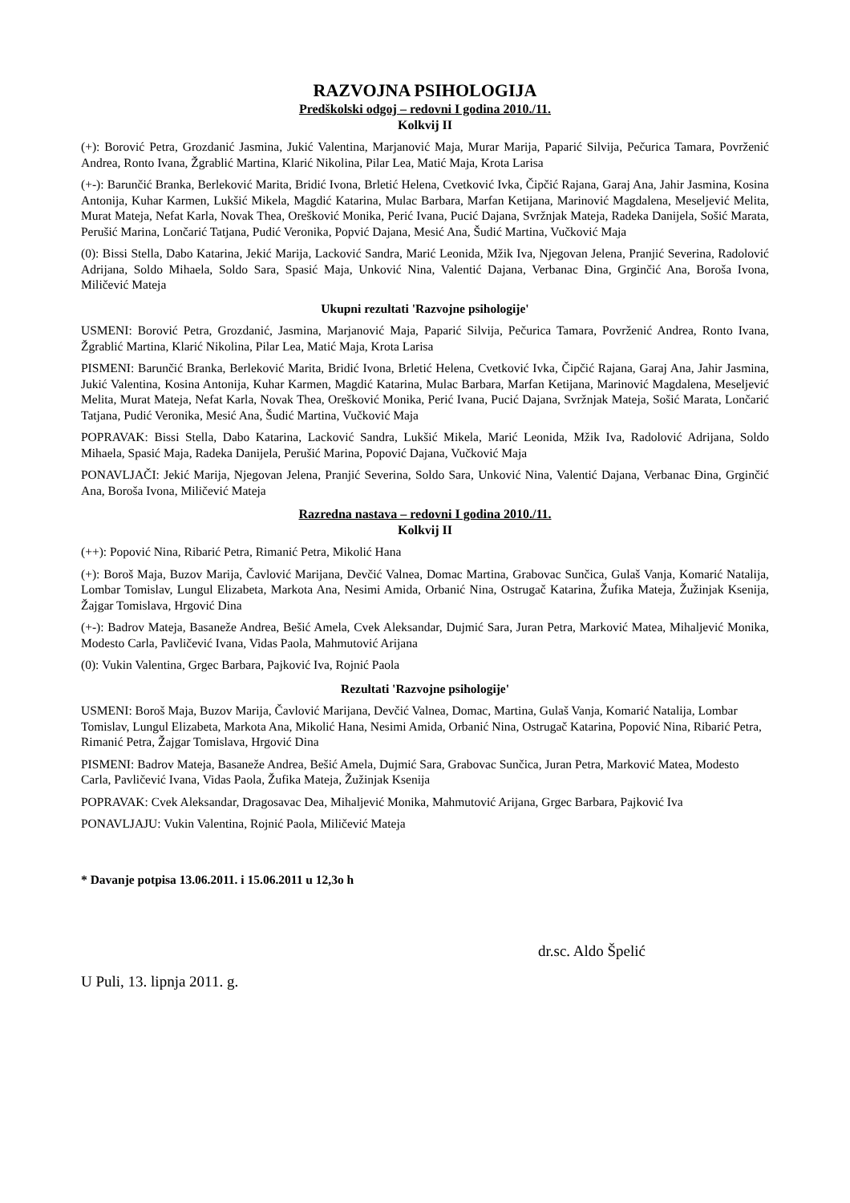RAZVOJNA PSIHOLOGIJA
Predškolski odgoj – redovni I godina 2010./11.
Kolkvij II
(+): Borović Petra, Grozdanić Jasmina, Jukić Valentina, Marjanović Maja, Murar Marija, Paparić Silvija, Pečurica Tamara, Povrženić Andrea, Ronto Ivana, Žgrablić Martina, Klarić Nikolina, Pilar Lea, Matić Maja, Krota Larisa
(+-): Barunčić Branka, Berleković Marita, Bridić Ivona, Brletić Helena, Cvetković Ivka, Čipčić Rajana, Garaj Ana, Jahir Jasmina, Kosina Antonija, Kuhar Karmen, Lukšić Mikela, Magdić Katarina, Mulac Barbara, Marfan Ketijana, Marinović Magdalena, Meseljević Melita, Murat Mateja, Nefat Karla, Novak Thea, Orešković Monika, Perić Ivana, Pucić Dajana, Svržnjak Mateja, Radeka Danijela, Sošić Marata, Perušić Marina, Lončarić Tatjana, Pudić Veronika, Popvić Dajana, Mesić Ana, Šudić Martina, Vučković Maja
(0): Bissi Stella, Dabo Katarina, Jekić Marija, Lacković Sandra, Marić Leonida, Mžik Iva, Njegovan Jelena, Pranjić Severina, Radolović Adrijana, Soldo Mihaela, Soldo Sara, Spasić Maja, Unković Nina, Valentić Dajana, Verbanac Đina, Grginčić Ana, Boroša Ivona, Miličević Mateja
Ukupni rezultati 'Razvojne psihologije'
USMENI: Borović Petra, Grozdanić, Jasmina, Marjanović Maja, Paparić Silvija, Pečurica Tamara, Povrženić Andrea, Ronto Ivana, Žgrablić Martina, Klarić Nikolina, Pilar Lea, Matić Maja, Krota Larisa
PISMENI: Barunčić Branka, Berleković Marita, Bridić Ivona, Brletić Helena, Cvetković Ivka, Čipčić Rajana, Garaj Ana, Jahir Jasmina, Jukić Valentina, Kosina Antonija, Kuhar Karmen, Magdić Katarina, Mulac Barbara, Marfan Ketijana, Marinović Magdalena, Meseljević Melita, Murat Mateja, Nefat Karla, Novak Thea, Orešković Monika, Perić Ivana, Pucić Dajana, Svržnjak Mateja, Sošić Marata, Lončarić Tatjana, Pudić Veronika, Mesić Ana, Šudić Martina, Vučković Maja
POPRAVAK: Bissi Stella, Dabo Katarina, Lacković Sandra, Lukšić Mikela, Marić Leonida, Mžik Iva, Radolović Adrijana, Soldo Mihaela, Spasić Maja, Radeka Danijela, Perušić Marina, Popović Dajana, Vučković Maja
PONAVLJAČI: Jekić Marija, Njegovan Jelena, Pranjić Severina, Soldo Sara, Unković Nina, Valentić Dajana, Verbanac Đina, Grginčić Ana, Boroša Ivona, Miličević Mateja
Razredna nastava – redovni I godina 2010./11.
Kolkvij II
(++): Popović Nina, Ribarić Petra, Rimanić Petra, Mikolić Hana
(+): Boroš Maja, Buzov Marija, Čavlović Marijana, Devčić Valnea, Domac Martina, Grabovac Sunčica, Gulaš Vanja, Komarić Natalija, Lombar Tomislav, Lungul Elizabeta, Markota Ana, Nesimi Amida, Orbanić Nina, Ostrugač Katarina, Žufika Mateja, Žužinjak Ksenija, Žajgar Tomislava, Hrgović Dina
(+-): Badrov Mateja, Basaneže Andrea, Bešić Amela, Cvek Aleksandar, Dujmić Sara, Juran Petra, Marković Matea, Mihaljević Monika, Modesto Carla, Pavličević Ivana, Vidas Paola, Mahmutović Arijana
(0): Vukin Valentina, Grgec Barbara, Pajković Iva, Rojnić Paola
Rezultati 'Razvojne psihologije'
USMENI: Boroš Maja, Buzov Marija, Čavlović Marijana, Devčić Valnea, Domac, Martina, Gulaš Vanja, Komarić Natalija, Lombar Tomislav, Lungul Elizabeta, Markota Ana, Mikolić Hana, Nesimi Amida, Orbanić Nina, Ostrugač Katarina, Popović Nina, Ribarić Petra, Rimanić Petra, Žajgar Tomislava, Hrgović Dina
PISMENI: Badrov Mateja, Basaneže Andrea, Bešić Amela, Dujmić Sara, Grabovac Sunčica, Juran Petra, Marković Matea, Modesto Carla, Pavličević Ivana, Vidas Paola, Žufika Mateja, Žužinjak Ksenija
POPRAVAK: Cvek Aleksandar, Dragosavac Dea, Mihaljević Monika, Mahmutović Arijana, Grgec Barbara, Pajković Iva
PONAVLJAJU: Vukin Valentina, Rojnić Paola, Miličević Mateja
* Davanje potpisa 13.06.2011. i 15.06.2011 u 12,3o h
dr.sc. Aldo Špelić
U Puli, 13. lipnja 2011. g.